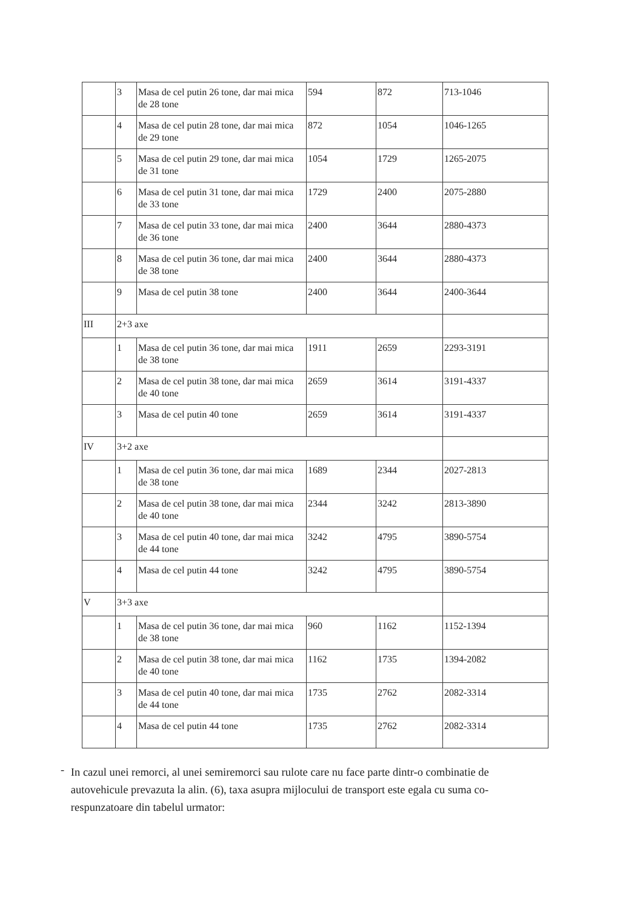| | 3 | Masa de cel putin 26 tone, dar mai mica de 28 tone | 594 | 872 | 713-1046 |
| | 4 | Masa de cel putin 28 tone, dar mai mica de 29 tone | 872 | 1054 | 1046-1265 |
| | 5 | Masa de cel putin 29 tone, dar mai mica de 31 tone | 1054 | 1729 | 1265-2075 |
| | 6 | Masa de cel putin 31 tone, dar mai mica de 33 tone | 1729 | 2400 | 2075-2880 |
| | 7 | Masa de cel putin 33 tone, dar mai mica de 36 tone | 2400 | 3644 | 2880-4373 |
| | 8 | Masa de cel putin 36 tone, dar mai mica de 38 tone | 2400 | 3644 | 2880-4373 |
| | 9 | Masa de cel putin 38 tone | 2400 | 3644 | 2400-3644 |
| III | 2+3 axe | | | | |
| | 1 | Masa de cel putin 36 tone, dar mai mica de 38 tone | 1911 | 2659 | 2293-3191 |
| | 2 | Masa de cel putin 38 tone, dar mai mica de 40 tone | 2659 | 3614 | 3191-4337 |
| | 3 | Masa de cel putin 40 tone | 2659 | 3614 | 3191-4337 |
| IV | 3+2 axe | | | | |
| | 1 | Masa de cel putin 36 tone, dar mai mica de 38 tone | 1689 | 2344 | 2027-2813 |
| | 2 | Masa de cel putin 38 tone, dar mai mica de 40 tone | 2344 | 3242 | 2813-3890 |
| | 3 | Masa de cel putin 40 tone, dar mai mica de 44 tone | 3242 | 4795 | 3890-5754 |
| | 4 | Masa de cel putin 44 tone | 3242 | 4795 | 3890-5754 |
| V | 3+3 axe | | | | |
| | 1 | Masa de cel putin 36 tone, dar mai mica de 38 tone | 960 | 1162 | 1152-1394 |
| | 2 | Masa de cel putin 38 tone, dar mai mica de 40 tone | 1162 | 1735 | 1394-2082 |
| | 3 | Masa de cel putin 40 tone, dar mai mica de 44 tone | 1735 | 2762 | 2082-3314 |
| | 4 | Masa de cel putin 44 tone | 1735 | 2762 | 2082-3314 |
-
In cazul unei remorci, al unei semiremorci sau rulote care nu face parte dintr-o combinatie de autovehicule prevazuta la alin. (6), taxa asupra mijlocului de transport este egala cu suma co-respunzatoare din tabelul urmator: